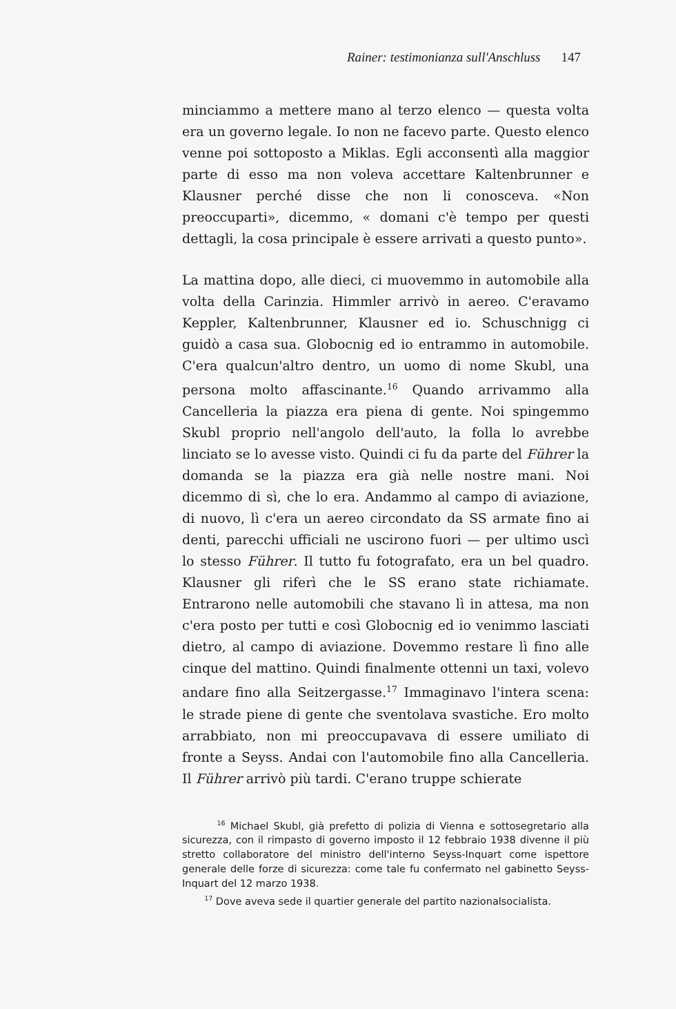Rainer: testimonianza sull'Anschluss 147
minciammo a mettere mano al terzo elenco — questa volta era un governo legale. Io non ne facevo parte. Questo elenco venne poi sottoposto a Miklas. Egli acconsentì alla maggior parte di esso ma non voleva accettare Kaltenbrunner e Klausner perché disse che non li conosceva. «Non preoccuparti», dicemmo, « domani c'è tempo per questi dettagli, la cosa principale è essere arrivati a questo punto».
La mattina dopo, alle dieci, ci muovemmo in automobile alla volta della Carinzia. Himmler arrivò in aereo. C'eravamo Keppler, Kaltenbrunner, Klausner ed io. Schuschnigg ci guidò a casa sua. Globocnig ed io entrammo in automobile. C'era qualcun'altro dentro, un uomo di nome Skubl, una persona molto affascinante.<sup>16</sup> Quando arrivammo alla Cancelleria la piazza era piena di gente. Noi spingemmo Skubl proprio nell'angolo dell'auto, la folla lo avrebbe linciato se lo avesse visto. Quindi ci fu da parte del Führer la domanda se la piazza era già nelle nostre mani. Noi dicemmo di sì, che lo era. Andammo al campo di aviazione, di nuovo, lì c'era un aereo circondato da SS armate fino ai denti, parecchi ufficiali ne uscirono fuori — per ultimo uscì lo stesso Führer. Il tutto fu fotografato, era un bel quadro. Klausner gli riferì che le SS erano state richiamate. Entrarono nelle automobili che stavano lì in attesa, ma non c'era posto per tutti e così Globocnig ed io venimmo lasciati dietro, al campo di aviazione. Dovemmo restare lì fino alle cinque del mattino. Quindi finalmente ottenni un taxi, volevo andare fino alla Seitzergasse.<sup>17</sup> Immaginavo l'intera scena: le strade piene di gente che sventolava svastiche. Ero molto arrabbiato, non mi preoccupavava di essere umiliato di fronte a Seyss. Andai con l'automobile fino alla Cancelleria. Il Führer arrivò più tardi. C'erano truppe schierate
<sup>16</sup> Michael Skubl, già prefetto di polizia di Vienna e sottosegretario alla sicurezza, con il rimpasto di governo imposto il 12 febbraio 1938 divenne il più stretto collaboratore del ministro dell'interno Seyss-Inquart come ispettore generale delle forze di sicurezza: come tale fu confermato nel gabinetto Seyss-Inquart del 12 marzo 1938.
<sup>17</sup> Dove aveva sede il quartier generale del partito nazionalsocialista.